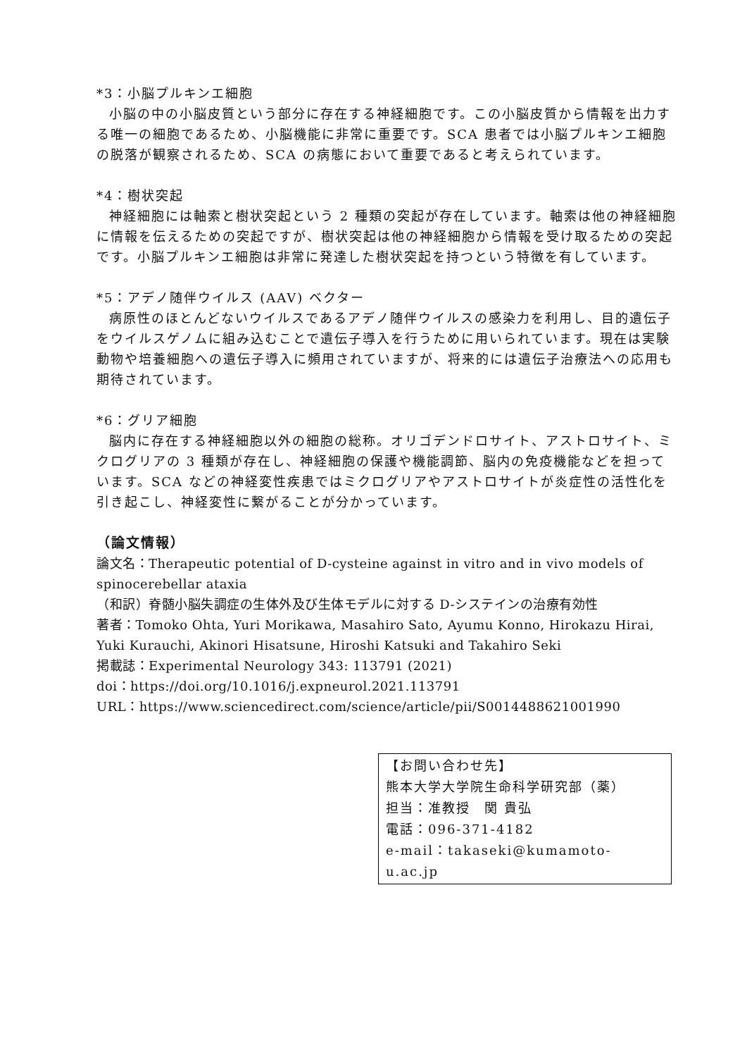*3：小脳プルキンエ細胞
小脳の中の小脳皮質という部分に存在する神経細胞です。この小脳皮質から情報を出力する唯一の細胞であるため、小脳機能に非常に重要です。SCA 患者では小脳プルキンエ細胞の脱落が観察されるため、SCA の病態において重要であると考えられています。
*4：樹状突起
神経細胞には軸索と樹状突起という 2 種類の突起が存在しています。軸索は他の神経細胞に情報を伝えるための突起ですが、樹状突起は他の神経細胞から情報を受け取るための突起です。小脳プルキンエ細胞は非常に発達した樹状突起を持つという特徴を有しています。
*5：アデノ随伴ウイルス (AAV) ベクター
病原性のほとんどないウイルスであるアデノ随伴ウイルスの感染力を利用し、目的遺伝子をウイルスゲノムに組み込むことで遺伝子導入を行うために用いられています。現在は実験動物や培養細胞への遺伝子導入に頻用されていますが、将来的には遺伝子治療法への応用も期待されています。
*6：グリア細胞
脳内に存在する神経細胞以外の細胞の総称。オリゴデンドロサイト、アストロサイト、ミクログリアの 3 種類が存在し、神経細胞の保護や機能調節、脳内の免疫機能などを担っています。SCA などの神経変性疾患ではミクログリアやアストロサイトが炎症性の活性化を引き起こし、神経変性に繋がることが分かっています。
（論文情報）
論文名：Therapeutic potential of D-cysteine against in vitro and in vivo models of spinocerebellar ataxia
（和訳）脊髄小脳失調症の生体外及び生体モデルに対する D-システインの治療有効性
著者：Tomoko Ohta, Yuri Morikawa, Masahiro Sato, Ayumu Konno, Hirokazu Hirai, Yuki Kurauchi, Akinori Hisatsune, Hiroshi Katsuki and Takahiro Seki
掲載誌：Experimental Neurology 343: 113791 (2021)
doi：https://doi.org/10.1016/j.expneurol.2021.113791
URL：https://www.sciencedirect.com/science/article/pii/S0014488621001990
【お問い合わせ先】
熊本大学大学院生命科学研究部（薬）
担当：准教授　関 貴弘
電話：096-371-4182
e-mail：takaseki@kumamoto-u.ac.jp